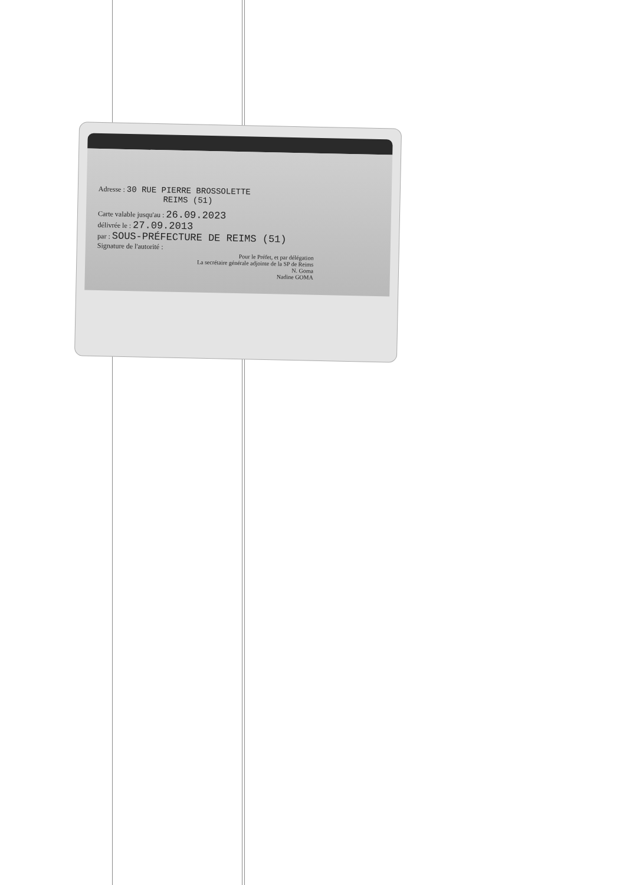Adresse : 30 RUE PIERRE BROSSOLETTE
REIMS (51)
Carte valable jusqu'au : 26.09.2023
délivrée le : 27.09.2013
par : SOUS-PRÉFECTURE DE REIMS (51)
Signature de l'autorité :
Pour le Préfet, et par délégation
La secrétaire générale adjointe de la SP de Reims
N. Goma
Nadine GOMA